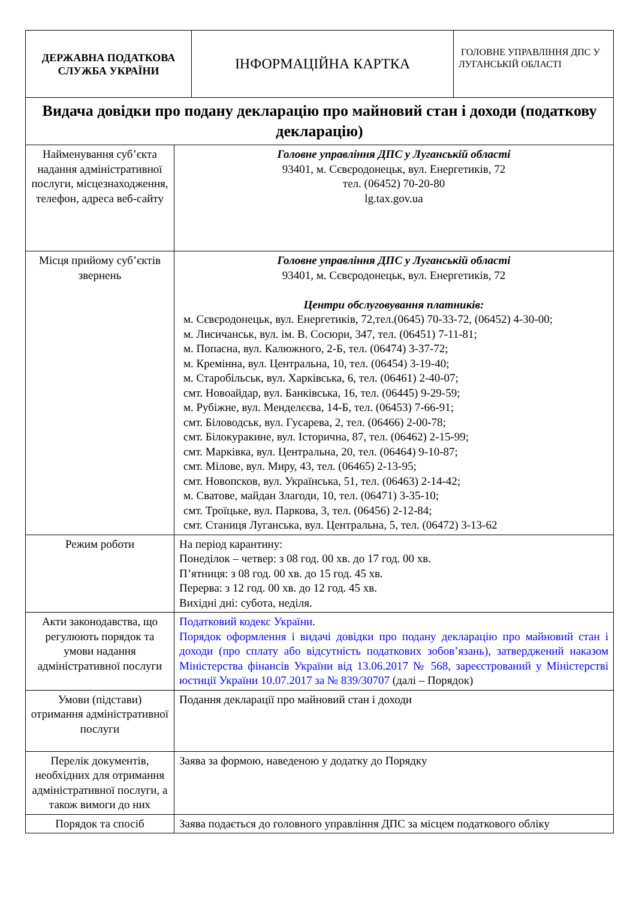| ДЕРЖАВНА ПОДАТКОВА СЛУЖБА УКРАЇНИ | ІНФОРМАЦІЙНА КАРТКА | ГОЛОВНЕ УПРАВЛІННЯ ДПС У ЛУГАНСЬКІЙ ОБЛАСТІ |
| Видача довідки про подану декларацію про майновий стан і доходи (податкову декларацію) | |
| Найменування суб’єкта надання адміністративної послуги, місцезнаходження, телефон, адреса веб-сайту | Головне управління ДПС у Луганській області 93401, м. Сєвєродонецьк, вул. Енергетиків, 72 тел. (06452) 70-20-80 lg.tax.gov.ua |
| Місця прийому суб’єктів звернень | Головне управління ДПС у Луганській області 93401, м. Сєвєродонецьк, вул. Енергетиків, 72 Центри обслуговування платників: м. Сєвєродонецьк, вул. Енергетиків, 72,тел.(0645) 70-33-72, (06452) 4-30-00; м. Лисичанськ, вул. ім. В. Сосюри, 347, тел. (06451) 7-11-81; м. Попасна, вул. Калюжного, 2-Б, тел. (06474) 3-37-72; м. Кремінна, вул. Центральна, 10, тел. (06454) 3-19-40; м. Старобільськ, вул. Харківська, 6, тел. (06461) 2-40-07; смт. Новоайдар, вул. Банківська, 16, тел. (06445) 9-29-59; м. Рубіжне, вул. Менделєєва, 14-Б, тел. (06453) 7-66-91; смт. Біловодськ, вул. Гусарева, 2, тел. (06466) 2-00-78; смт. Білокуракине, вул. Історична, 87, тел. (06462) 2-15-99; смт. Марківка, вул. Центральна, 20, тел. (06464) 9-10-87; смт. Мілове, вул. Миру, 43, тел. (06465) 2-13-95; смт. Новопсков, вул. Українська, 51, тел. (06463) 2-14-42; м. Сватове, майдан Злагоди, 10, тел. (06471) 3-35-10; смт. Троїцьке, вул. Паркова, 3, тел. (06456) 2-12-84; смт. Станиця Луганська, вул. Центральна, 5, тел. (06472) 3-13-62 |
| Режим роботи | На період карантину: Понеділок – четвер: з 08 год. 00 хв. до 17 год. 00 хв. П’ятниця: з 08 год. 00 хв. до 15 год. 45 хв. Перерва: з 12 год. 00 хв. до 12 год. 45 хв. Вихідні дні: субота, неділя. |
| Акти законодавства, що регулюють порядок та умови надання адміністративної послуги | Податковий кодекс України . Порядок оформлення і видачі довідки про подану декларацію про майновий стан і доходи (про сплату або відсутність податкових зобов’язань), затверджений наказом Міністерства фінансів України від 13.06.2017 № 568, зареєстрований у Міністерстві юстиції України 10.07.2017 за № 839/30707 (далі – Порядок) |
| Умови (підстави) отримання адміністративної послуги | Подання декларації про майновий стан і доходи |
| Перелік документів, необхідних для отримання адміністративної послуги, а також вимоги до них | Заява за формою, наведеною у додатку до Порядку |
| Порядок та спосіб | Заява подається до головного управління ДПС за місцем податкового обліку |